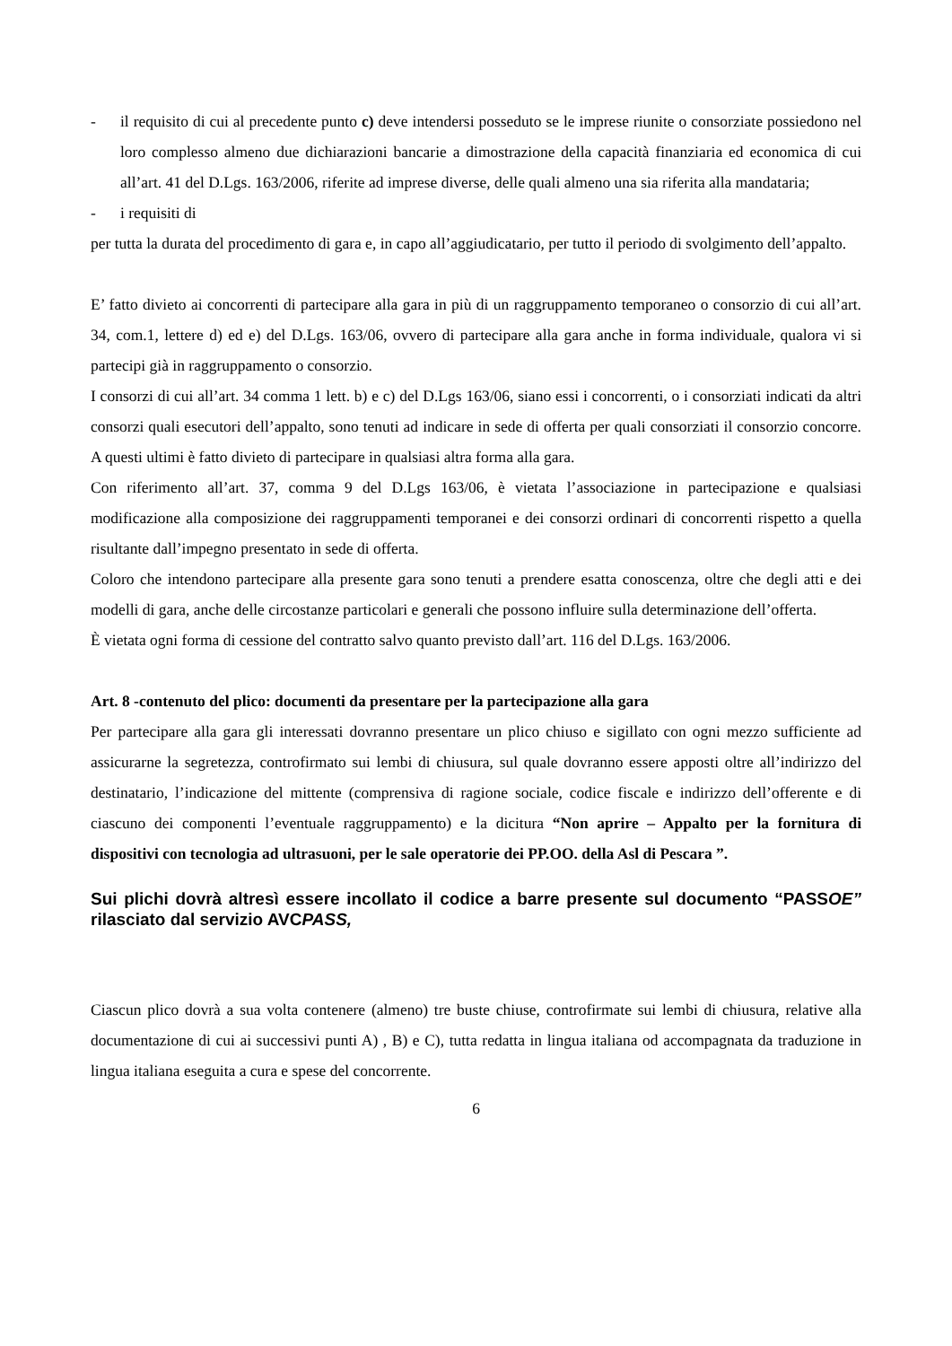- il requisito di cui al precedente punto c) deve intendersi posseduto se le imprese riunite o consorziate possiedono nel loro complesso almeno due dichiarazioni bancarie a dimostrazione della capacità finanziaria ed economica di cui all’art. 41 del D.Lgs. 163/2006, riferite ad imprese diverse, delle quali almeno una sia riferita alla mandataria;
- i requisiti di
per tutta la durata del procedimento di gara e, in capo all’aggiudicatario, per tutto il periodo di svolgimento dell’appalto.
E’ fatto divieto ai concorrenti di partecipare alla gara in più di un raggruppamento temporaneo o consorzio di cui all’art. 34, com.1, lettere d) ed e) del D.Lgs. 163/06, ovvero di partecipare alla gara anche in forma individuale, qualora vi si partecipi già in raggruppamento o consorzio.
I consorzi di cui all’art. 34 comma 1 lett. b) e c) del D.Lgs 163/06, siano essi i concorrenti, o i consorziati indicati da altri consorzi quali esecutori dell’appalto, sono tenuti ad indicare in sede di offerta per quali consorziati il consorzio concorre. A questi ultimi è fatto divieto di partecipare in qualsiasi altra forma alla gara.
Con riferimento all’art. 37, comma 9 del D.Lgs 163/06, è vietata l’associazione in partecipazione e qualsiasi modificazione alla composizione dei raggruppamenti temporanei e dei consorzi ordinari di concorrenti rispetto a quella risultante dall’impegno presentato in sede di offerta.
Coloro che intendono partecipare alla presente gara sono tenuti a prendere esatta conoscenza, oltre che degli atti e dei modelli di gara, anche delle circostanze particolari e generali che possono influire sulla determinazione dell’offerta.
È vietata ogni forma di cessione del contratto salvo quanto previsto dall’art. 116 del D.Lgs. 163/2006.
Art. 8 -contenuto del plico: documenti da presentare per la partecipazione alla gara
Per partecipare alla gara gli interessati dovranno presentare un plico chiuso e sigillato con ogni mezzo sufficiente ad assicurarne la segretezza, controfirmato sui lembi di chiusura, sul quale dovranno essere apposti oltre all’indirizzo del destinatario, l’indicazione del mittente (comprensiva di ragione sociale, codice fiscale e indirizzo dell’offerente e di ciascuno dei componenti l’eventuale raggruppamento) e la dicitura “Non aprire – Appalto per la fornitura di dispositivi con tecnologia ad ultrasuoni, per le sale operatorie dei PP.OO. della Asl di Pescara ”.
Sui plichi dovrà altresì essere incollato il codice a barre presente sul documento “PASSOE” rilasciato dal servizio AVCPASS,
Ciascun plico dovrà a sua volta contenere (almeno) tre buste chiuse, controfirmate sui lembi di chiusura, relative alla documentazione di cui ai successivi punti A) , B) e C), tutta redatta in lingua italiana od accompagnata da traduzione in lingua italiana eseguita a cura e spese del concorrente.
6